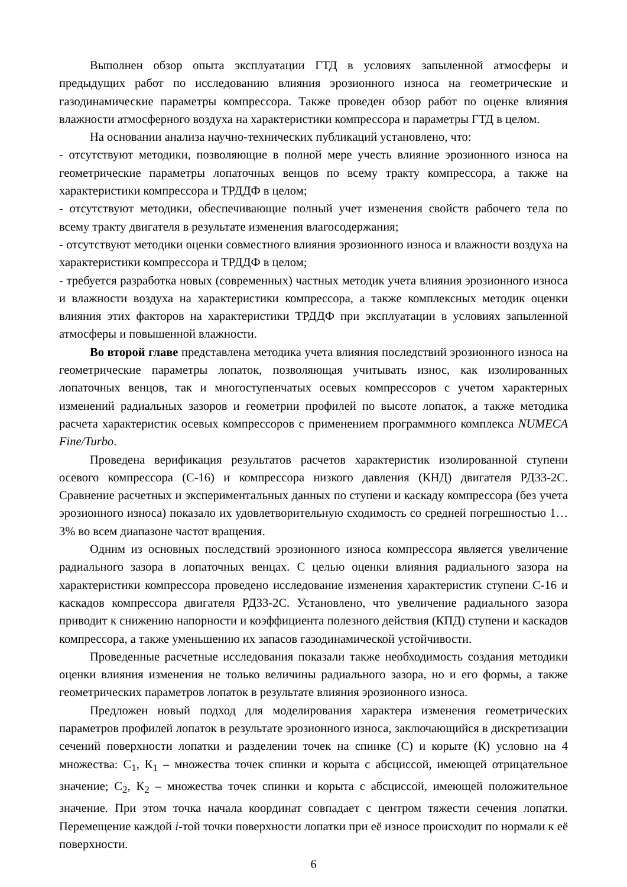Выполнен обзор опыта эксплуатации ГТД в условиях запыленной атмосферы и предыдущих работ по исследованию влияния эрозионного износа на геометрические и газодинамические параметры компрессора. Также проведен обзор работ по оценке влияния влажности атмосферного воздуха на характеристики компрессора и параметры ГТД в целом.
На основании анализа научно-технических публикаций установлено, что:
- отсутствуют методики, позволяющие в полной мере учесть влияние эрозионного износа на геометрические параметры лопаточных венцов по всему тракту компрессора, а также на характеристики компрессора и ТРДДФ в целом;
- отсутствуют методики, обеспечивающие полный учет изменения свойств рабочего тела по всему тракту двигателя в результате изменения влагосодержания;
- отсутствуют методики оценки совместного влияния эрозионного износа и влажности воздуха на характеристики компрессора и ТРДДФ в целом;
- требуется разработка новых (современных) частных методик учета влияния эрозионного износа и влажности воздуха на характеристики компрессора, а также комплексных методик оценки влияния этих факторов на характеристики ТРДДФ при эксплуатации в условиях запыленной атмосферы и повышенной влажности.
Во второй главе представлена методика учета влияния последствий эрозионного износа на геометрические параметры лопаток, позволяющая учитывать износ, как изолированных лопаточных венцов, так и многоступенчатых осевых компрессоров с учетом характерных изменений радиальных зазоров и геометрии профилей по высоте лопаток, а также методика расчета характеристик осевых компрессоров с применением программного комплекса NUMECA Fine/Turbo.
Проведена верификация результатов расчетов характеристик изолированной ступени осевого компрессора (С-16) и компрессора низкого давления (КНД) двигателя РД33-2С. Сравнение расчетных и экспериментальных данных по ступени и каскаду компрессора (без учета эрозионного износа) показало их удовлетворительную сходимость со средней погрешностью 1…3% во всем диапазоне частот вращения.
Одним из основных последствий эрозионного износа компрессора является увеличение радиального зазора в лопаточных венцах. С целью оценки влияния радиального зазора на характеристики компрессора проведено исследование изменения характеристик ступени С-16 и каскадов компрессора двигателя РД33-2С. Установлено, что увеличение радиального зазора приводит к снижению напорности и коэффициента полезного действия (КПД) ступени и каскадов компрессора, а также уменьшению их запасов газодинамической устойчивости.
Проведенные расчетные исследования показали также необходимость создания методики оценки влияния изменения не только величины радиального зазора, но и его формы, а также геометрических параметров лопаток в результате влияния эрозионного износа.
Предложен новый подход для моделирования характера изменения геометрических параметров профилей лопаток в результате эрозионного износа, заключающийся в дискретизации сечений поверхности лопатки и разделении точек на спинке (С) и корыте (К) условно на 4 множества: С<sub>1</sub>, К<sub>1</sub> – множества точек спинки и корыта с абсциссой, имеющей отрицательное значение; С<sub>2</sub>, К<sub>2</sub> – множества точек спинки и корыта с абсциссой, имеющей положительное значение. При этом точка начала координат совпадает с центром тяжести сечения лопатки. Перемещение каждой i-той точки поверхности лопатки при её износе происходит по нормали к её поверхности.
6